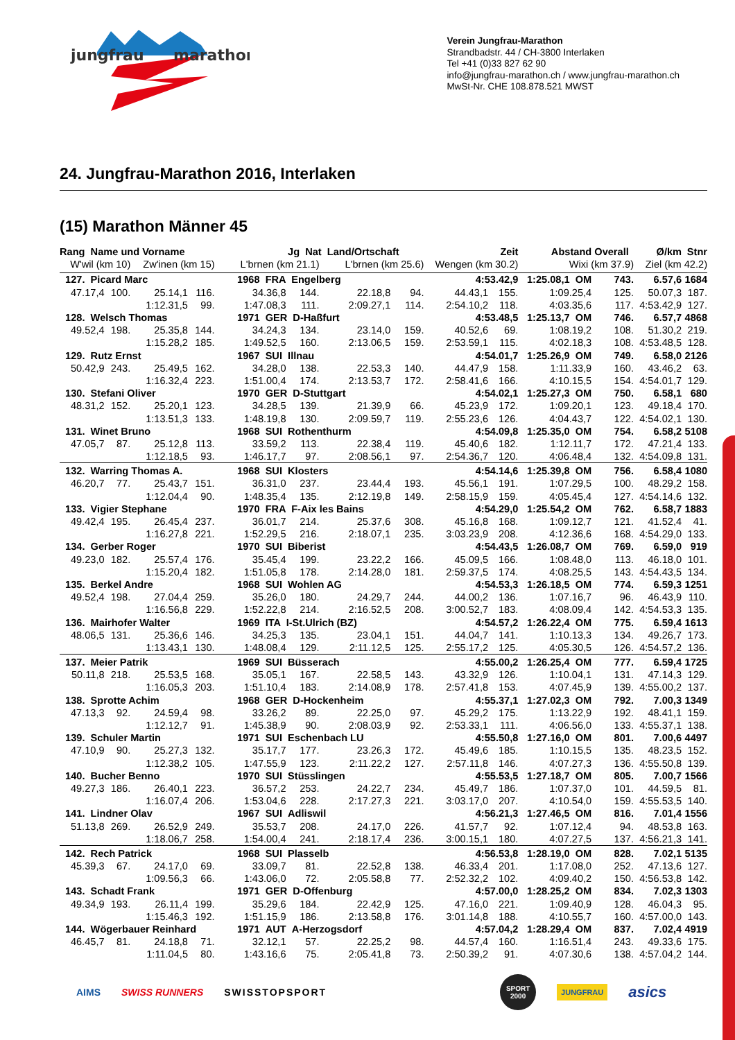jungfrau
marathon
Verein Jungfrau-Marathon
Strandbadstr. 44 / CH-3800 Interlaken
Tel +41 (0)33 827 62 90
info@jungfrau-marathon.ch / www.jungfrau-marathon.ch
MwSt-Nr. CHE 108.878.521 MWST
24. Jungfrau-Marathon 2016, Interlaken
(15) Marathon Männer 45
| Rang Name und Vorname | | | | Jg Nat Land/Ortschaft | | | | Zeit | | Abstand | Overall | Ø/km | Stnr |
| --- | --- | --- | --- | --- | --- | --- | --- | --- | --- | --- | --- | --- | --- |
| W'wil (km 10) | | Zw'inen (km 15) | | L'brnen (km 21.1) | | L'brnen (km 25.6) | | Wengen (km 30.2) | | Wixi (km 37.9) | | Ziel (km 42.2) | |
| 127. Picard Marc | | | | 1968 FRA Engelberg | | | | 4:53.42,9 | | 1:25.08,1 OM | 743. | 6.57,6 | 1684 |
| 47.17,4 | 100. | 25.14,1 | 116. | 34.36,8 | 144. | 22.18,8 | 94. | 44.43,1 | 155. | 1:09.25,4 | 125. | 50.07,3 | 187. |
| | | 1:12.31,5 | 99. | 1:47.08,3 | 111. | 2:09.27,1 | 114. | 2:54.10,2 | 118. | 4:03.35,6 | 117. | 4:53.42,9 | 127. |
| 128. Welsch Thomas | | | | 1971 GER D-Haßfurt | | | | 4:53.48,5 | | 1:25.13,7 OM | 746. | 6.57,7 | 4868 |
| 49.52,4 | 198. | 25.35,8 | 144. | 34.24,3 | 134. | 23.14,0 | 159. | 40.52,6 | 69. | 1:08.19,2 | 108. | 51.30,2 | 219. |
| | | 1:15.28,2 | 185. | 1:49.52,5 | 160. | 2:13.06,5 | 159. | 2:53.59,1 | 115. | 4:02.18,3 | 108. | 4:53.48,5 | 128. |
| 129. Rutz Ernst | | | | 1967 SUI Illnau | | | | 4:54.01,7 | | 1:25.26,9 OM | 749. | 6.58,0 | 2126 |
| 50.42,9 | 243. | 25.49,5 | 162. | 34.28,0 | 138. | 22.53,3 | 140. | 44.47,9 | 158. | 1:11.33,9 | 160. | 43.46,2 | 63. |
| | | 1:16.32,4 | 223. | 1:51.00,4 | 174. | 2:13.53,7 | 172. | 2:58.41,6 | 166. | 4:10.15,5 | 154. | 4:54.01,7 | 129. |
| 130. Stefani Oliver | | | | 1970 GER D-Stuttgart | | | | 4:54.02,1 | | 1:25.27,3 OM | 750. | 6.58,1 | 680 |
| 48.31,2 | 152. | 25.20,1 | 123. | 34.28,5 | 139. | 21.39,9 | 66. | 45.23,9 | 172. | 1:09.20,1 | 123. | 49.18,4 | 170. |
| | | 1:13.51,3 | 133. | 1:48.19,8 | 130. | 2:09.59,7 | 119. | 2:55.23,6 | 126. | 4:04.43,7 | 122. | 4:54.02,1 | 130. |
| 131. Winet Bruno | | | | 1968 SUI Rothenthurm | | | | 4:54.09,8 | | 1:25.35,0 OM | 754. | 6.58,2 | 5108 |
| 47.05,7 | 87. | 25.12,8 | 113. | 33.59,2 | 113. | 22.38,4 | 119. | 45.40,6 | 182. | 1:12.11,7 | 172. | 47.21,4 | 133. |
| | | 1:12.18,5 | 93. | 1:46.17,7 | 97. | 2:08.56,1 | 97. | 2:54.36,7 | 120. | 4:06.48,4 | 132. | 4:54.09,8 | 131. |
| 132. Warring Thomas A. | | | | 1968 SUI Klosters | | | | 4:54.14,6 | | 1:25.39,8 OM | 756. | 6.58,4 | 1080 |
| 46.20,7 | 77. | 25.43,7 | 151. | 36.31,0 | 237. | 23.44,4 | 193. | 45.56,1 | 191. | 1:07.29,5 | 100. | 48.29,2 | 158. |
| | | 1:12.04,4 | 90. | 1:48.35,4 | 135. | 2:12.19,8 | 149. | 2:58.15,9 | 159. | 4:05.45,4 | 127. | 4:54.14,6 | 132. |
| 133. Vigier Stephane | | | | 1970 FRA F-Aix les Bains | | | | 4:54.29,0 | | 1:25.54,2 OM | 762. | 6.58,7 | 1883 |
| 49.42,4 | 195. | 26.45,4 | 237. | 36.01,7 | 214. | 25.37,6 | 308. | 45.16,8 | 168. | 1:09.12,7 | 121. | 41.52,4 | 41. |
| | | 1:16.27,8 | 221. | 1:52.29,5 | 216. | 2:18.07,1 | 235. | 3:03.23,9 | 208. | 4:12.36,6 | 168. | 4:54.29,0 | 133. |
| 134. Gerber Roger | | | | 1970 SUI Biberist | | | | 4:54.43,5 | | 1:26.08,7 OM | 769. | 6.59,0 | 919 |
| 49.23,0 | 182. | 25.57,4 | 176. | 35.45,4 | 199. | 23.22,2 | 166. | 45.09,5 | 166. | 1:08.48,0 | 113. | 46.18,0 | 101. |
| | | 1:15.20,4 | 182. | 1:51.05,8 | 178. | 2:14.28,0 | 181. | 2:59.37,5 | 174. | 4:08.25,5 | 143. | 4:54.43,5 | 134. |
| 135. Berkel Andre | | | | 1968 SUI Wohlen AG | | | | 4:54.53,3 | | 1:26.18,5 OM | 774. | 6.59,3 | 1251 |
| 49.52,4 | 198. | 27.04,4 | 259. | 35.26,0 | 180. | 24.29,7 | 244. | 44.00,2 | 136. | 1:07.16,7 | 96. | 46.43,9 | 110. |
| | | 1:16.56,8 | 229. | 1:52.22,8 | 214. | 2:16.52,5 | 208. | 3:00.52,7 | 183. | 4:08.09,4 | 142. | 4:54.53,3 | 135. |
| 136. Mairhofer Walter | | | | 1969 ITA I-St.Ulrich (BZ) | | | | 4:54.57,2 | | 1:26.22,4 OM | 775. | 6.59,4 | 1613 |
| 48.06,5 | 131. | 25.36,6 | 146. | 34.25,3 | 135. | 23.04,1 | 151. | 44.04,7 | 141. | 1:10.13,3 | 134. | 49.26,7 | 173. |
| | | 1:13.43,1 | 130. | 1:48.08,4 | 129. | 2:11.12,5 | 125. | 2:55.17,2 | 125. | 4:05.30,5 | 126. | 4:54.57,2 | 136. |
| 137. Meier Patrik | | | | 1969 SUI Büsserach | | | | 4:55.00,2 | | 1:26.25,4 OM | 777. | 6.59,4 | 1725 |
| 50.11,8 | 218. | 25.53,5 | 168. | 35.05,1 | 167. | 22.58,5 | 143. | 43.32,9 | 126. | 1:10.04,1 | 131. | 47.14,3 | 129. |
| | | 1:16.05,3 | 203. | 1:51.10,4 | 183. | 2:14.08,9 | 178. | 2:57.41,8 | 153. | 4:07.45,9 | 139. | 4:55.00,2 | 137. |
| 138. Sprotte Achim | | | | 1968 GER D-Hockenheim | | | | 4:55.37,1 | | 1:27.02,3 OM | 792. | 7.00,3 | 1349 |
| 47.13,3 | 92. | 24.59,4 | 98. | 33.26,2 | 89. | 22.25,0 | 97. | 45.29,2 | 175. | 1:13.22,9 | 192. | 48.41,1 | 159. |
| | | 1:12.12,7 | 91. | 1:45.38,9 | 90. | 2:08.03,9 | 92. | 2:53.33,1 | 111. | 4:06.56,0 | 133. | 4:55.37,1 | 138. |
| 139. Schuler Martin | | | | 1971 SUI Eschenbach LU | | | | 4:55.50,8 | | 1:27.16,0 OM | 801. | 7.00,6 | 4497 |
| 47.10,9 | 90. | 25.27,3 | 132. | 35.17,7 | 177. | 23.26,3 | 172. | 45.49,6 | 185. | 1:10.15,5 | 135. | 48.23,5 | 152. |
| | | 1:12.38,2 | 105. | 1:47.55,9 | 123. | 2:11.22,2 | 127. | 2:57.11,8 | 146. | 4:07.27,3 | 136. | 4:55.50,8 | 139. |
| 140. Bucher Benno | | | | 1970 SUI Stüsslingen | | | | 4:55.53,5 | | 1:27.18,7 OM | 805. | 7.00,7 | 1566 |
| 49.27,3 | 186. | 26.40,1 | 223. | 36.57,2 | 253. | 24.22,7 | 234. | 45.49,7 | 186. | 1:07.37,0 | 101. | 44.59,5 | 81. |
| | | 1:16.07,4 | 206. | 1:53.04,6 | 228. | 2:17.27,3 | 221. | 3:03.17,0 | 207. | 4:10.54,0 | 159. | 4:55.53,5 | 140. |
| 141. Lindner Olav | | | | 1967 SUI Adliswil | | | | 4:56.21,3 | | 1:27.46,5 OM | 816. | 7.01,4 | 1556 |
| 51.13,8 | 269. | 26.52,9 | 249. | 35.53,7 | 208. | 24.17,0 | 226. | 41.57,7 | 92. | 1:07.12,4 | 94. | 48.53,8 | 163. |
| | | 1:18.06,7 | 258. | 1:54.00,4 | 241. | 2:18.17,4 | 236. | 3:00.15,1 | 180. | 4:07.27,5 | 137. | 4:56.21,3 | 141. |
| 142. Rech Patrick | | | | 1968 SUI Plasselb | | | | 4:56.53,8 | | 1:28.19,0 OM | 828. | 7.02,1 | 5135 |
| 45.39,3 | 67. | 24.17,0 | 69. | 33.09,7 | 81. | 22.52,8 | 138. | 46.33,4 | 201. | 1:17.08,0 | 252. | 47.13,6 | 127. |
| | | 1:09.56,3 | 66. | 1:43.06,0 | 72. | 2:05.58,8 | 77. | 2:52.32,2 | 102. | 4:09.40,2 | 150. | 4:56.53,8 | 142. |
| 143. Schadt Frank | | | | 1971 GER D-Offenburg | | | | 4:57.00,0 | | 1:28.25,2 OM | 834. | 7.02,3 | 1303 |
| 49.34,9 | 193. | 26.11,4 | 199. | 35.29,6 | 184. | 22.42,9 | 125. | 47.16,0 | 221. | 1:09.40,9 | 128. | 46.04,3 | 95. |
| | | 1:15.46,3 | 192. | 1:51.15,9 | 186. | 2:13.58,8 | 176. | 3:01.14,8 | 188. | 4:10.55,7 | 160. | 4:57.00,0 | 143. |
| 144. Wögerbauer Reinhard | | | | 1971 AUT A-Herzogsdorf | | | | 4:57.04,2 | | 1:28.29,4 OM | 837. | 7.02,4 | 4919 |
| 46.45,7 | 81. | 24.18,8 | 71. | 32.12,1 | 57. | 22.25,2 | 98. | 44.57,4 | 160. | 1:16.51,4 | 243. | 49.33,6 | 175. |
| | | 1:11.04,5 | 80. | 1:43.16,6 | 75. | 2:05.41,8 | 73. | 2:50.39,2 | 91. | 4:07.30,6 | 138. | 4:57.04,2 | 144. |
AIMS SWISS RUNNERS SWISSTOPSPORT SPORT
2000 JUNGFRAU asics